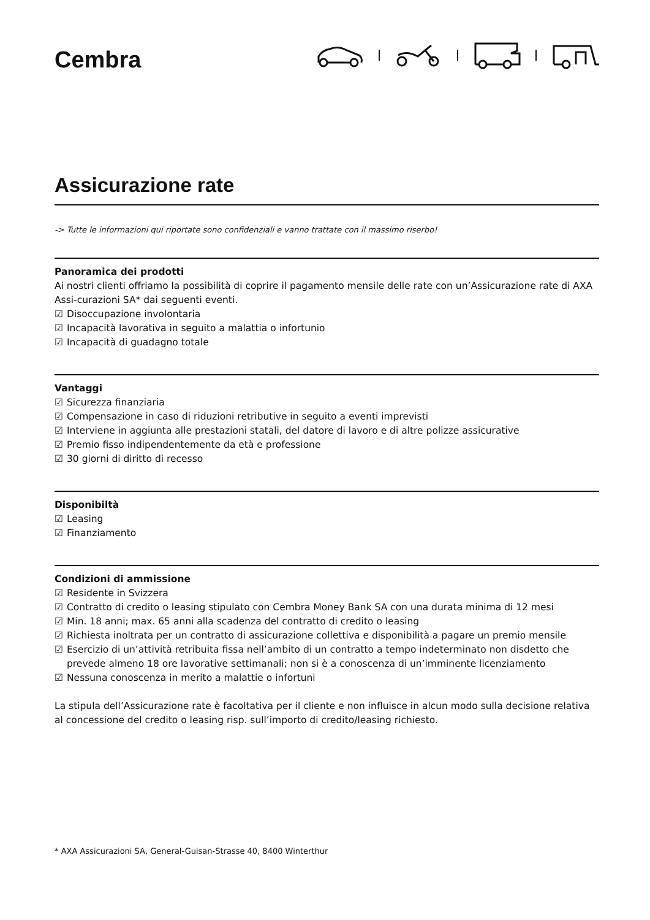Cembra
Assicurazione rate
-> Tutte le informazioni qui riportate sono confidenziali e vanno trattate con il massimo riserbo!
Panoramica dei prodotti
Ai nostri clienti offriamo la possibilità di coprire il pagamento mensile delle rate con un’Assicurazione rate di AXA Assi-curazioni SA* dai seguenti eventi.
☑ Disoccupazione involontaria
☑ Incapacità lavorativa in seguito a malattia o infortunio
☑ Incapacità di guadagno totale
Vantaggi
☑ Sicurezza finanziaria
☑ Compensazione in caso di riduzioni retributive in seguito a eventi imprevisti
☑ Interviene in aggiunta alle prestazioni statali, del datore di lavoro e di altre polizze assicurative
☑ Premio fisso indipendentemente da età e professione
☑ 30 giorni di diritto di recesso
Disponibiltà
☑ Leasing
☑ Finanziamento
Condizioni di ammissione
☑ Residente in Svizzera
☑ Contratto di credito o leasing stipulato con Cembra Money Bank SA con una durata minima di 12 mesi
☑ Min. 18 anni; max. 65 anni alla scadenza del contratto di credito o leasing
☑ Richiesta inoltrata per un contratto di assicurazione collettiva e disponibilità a pagare un premio mensile
☑ Esercizio di un’attività retribuita fissa nell’ambito di un contratto a tempo indeterminato non disdetto che prevede almeno 18 ore lavorative settimanali; non si è a conoscenza di un’imminente licenziamento
☑ Nessuna conoscenza in merito a malattie o infortuni
La stipula dell’Assicurazione rate è facoltativa per il cliente e non influisce in alcun modo sulla decisione relativa al concessione del credito o leasing risp. sull’importo di credito/leasing richiesto.
* AXA Assicurazioni SA, General-Guisan-Strasse 40, 8400 Winterthur